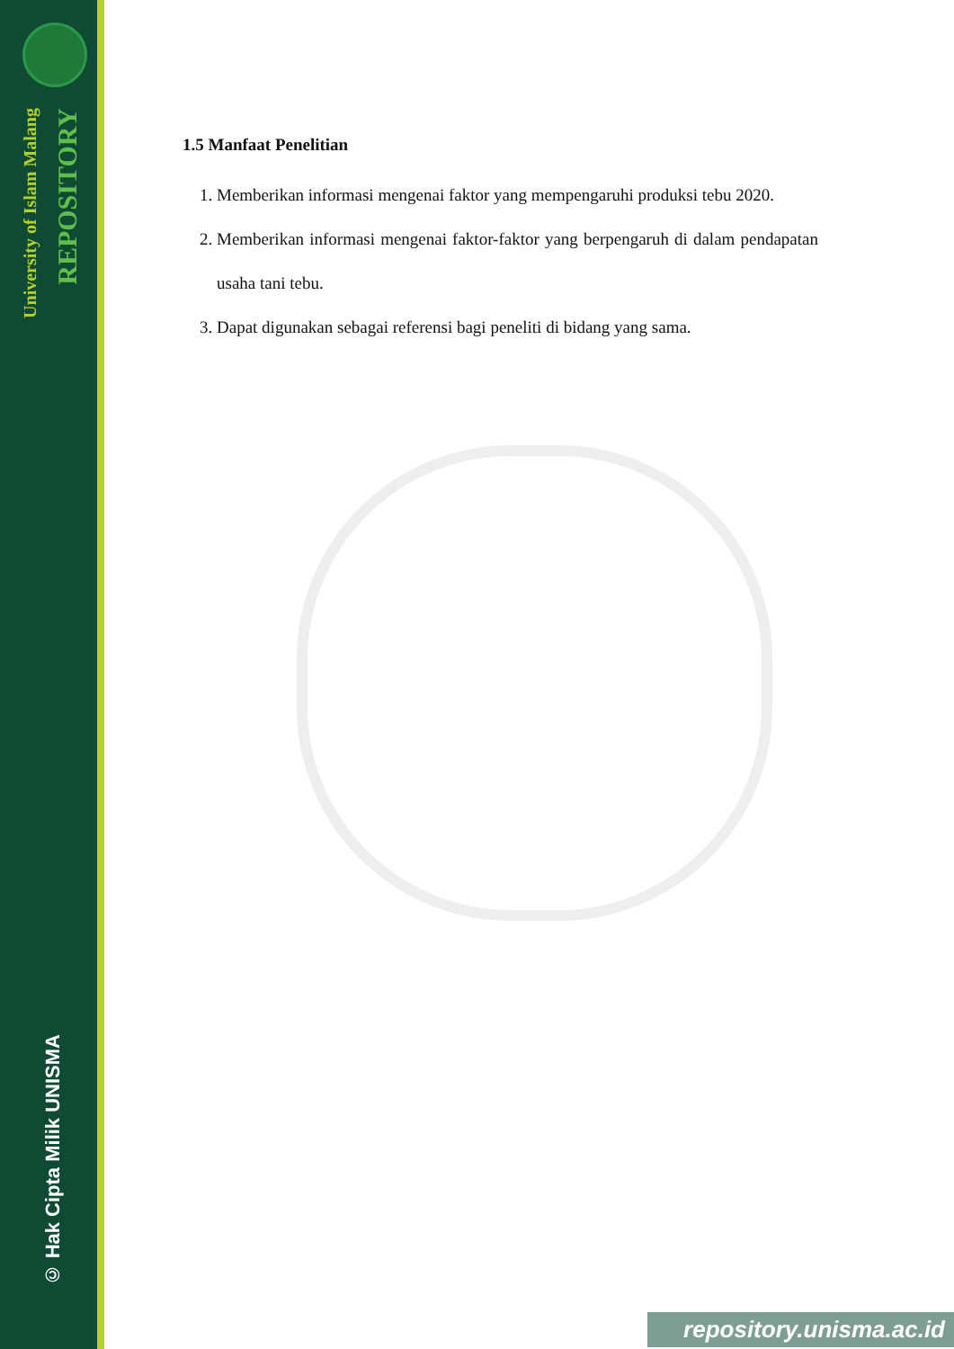University of Islam Malang
REPOSITORY
© Hak Cipta Milik UNISMA
1.5 Manfaat Penelitian
1. Memberikan informasi mengenai faktor yang mempengaruhi produksi tebu 2020.
2. Memberikan informasi mengenai faktor-faktor yang berpengaruh di dalam pendapatan usaha tani tebu.
3. Dapat digunakan sebagai referensi bagi peneliti di bidang yang sama.
repository.unisma.ac.id